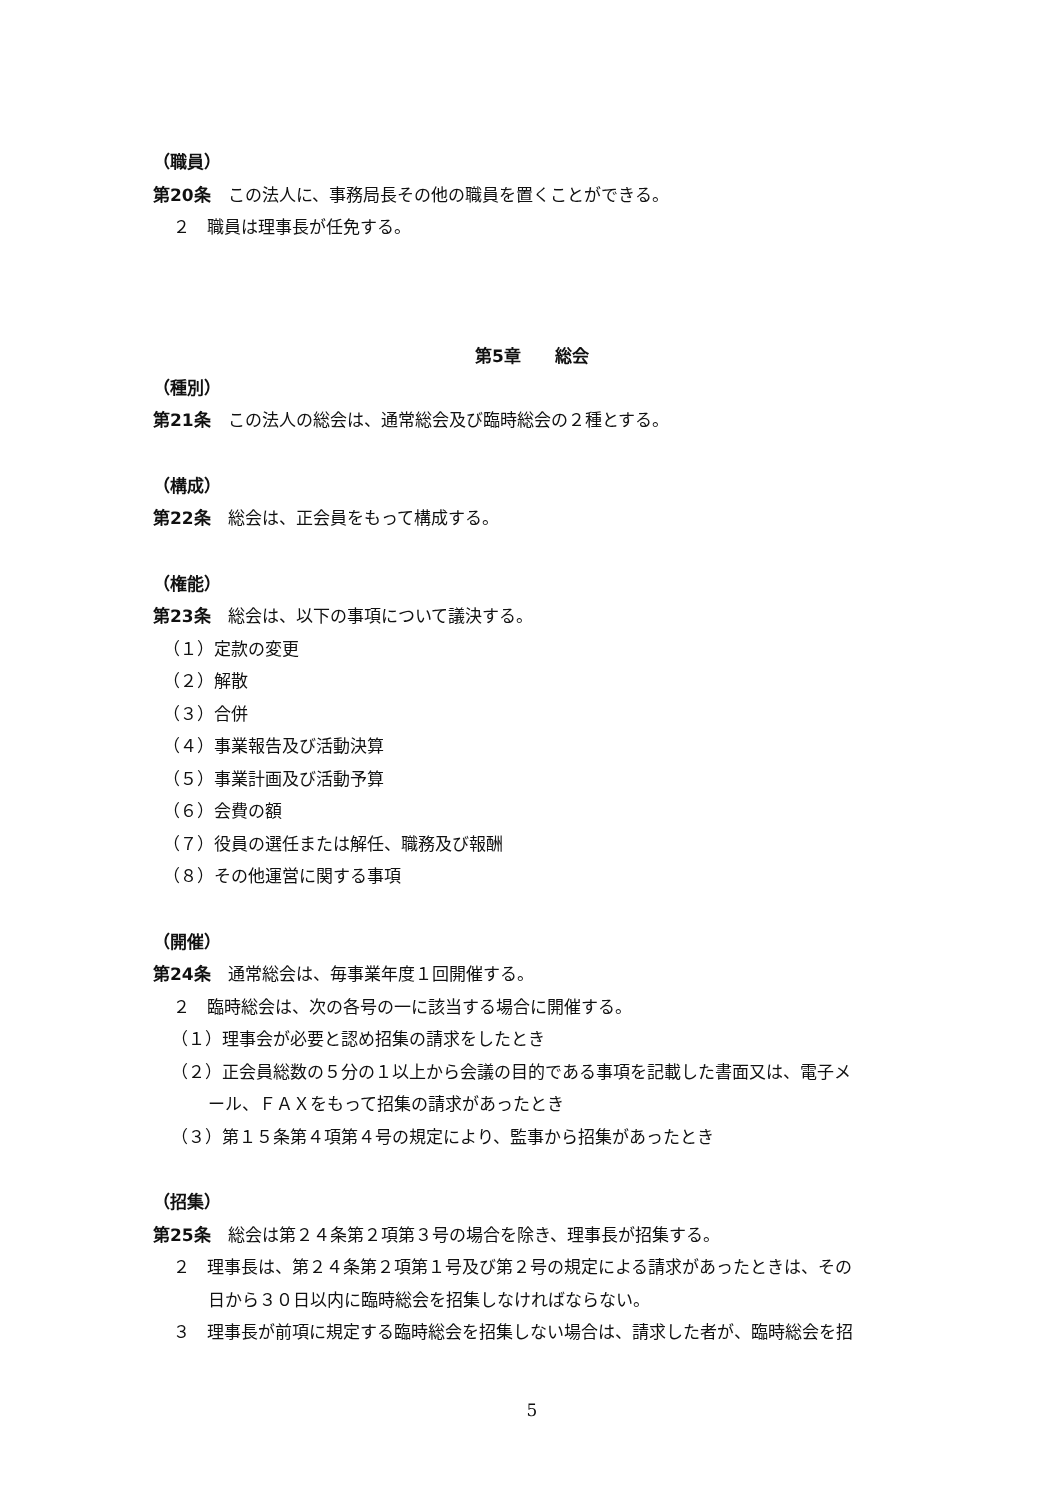（職員）
第20条　この法人に、事務局長その他の職員を置くことができる。
２　職員は理事長が任免する。
第5章　　総会
（種別）
第21条　この法人の総会は、通常総会及び臨時総会の２種とする。
（構成）
第22条　総会は、正会員をもって構成する。
（権能）
第23条　総会は、以下の事項について議決する。
（１）定款の変更
（２）解散
（３）合併
（４）事業報告及び活動決算
（５）事業計画及び活動予算
（６）会費の額
（７）役員の選任または解任、職務及び報酬
（８）その他運営に関する事項
（開催）
第24条　通常総会は、毎事業年度１回開催する。
２　臨時総会は、次の各号の一に該当する場合に開催する。
（１）理事会が必要と認め招集の請求をしたとき
（２）正会員総数の５分の１以上から会議の目的である事項を記載した書面又は、電子メ
ール、ＦＡＸをもって招集の請求があったとき
（３）第１５条第４項第４号の規定により、監事から招集があったとき
（招集）
第25条　総会は第２４条第２項第３号の場合を除き、理事長が招集する。
２　理事長は、第２４条第２項第１号及び第２号の規定による請求があったときは、その
日から３０日以内に臨時総会を招集しなければならない。
３　理事長が前項に規定する臨時総会を招集しない場合は、請求した者が、臨時総会を招
5